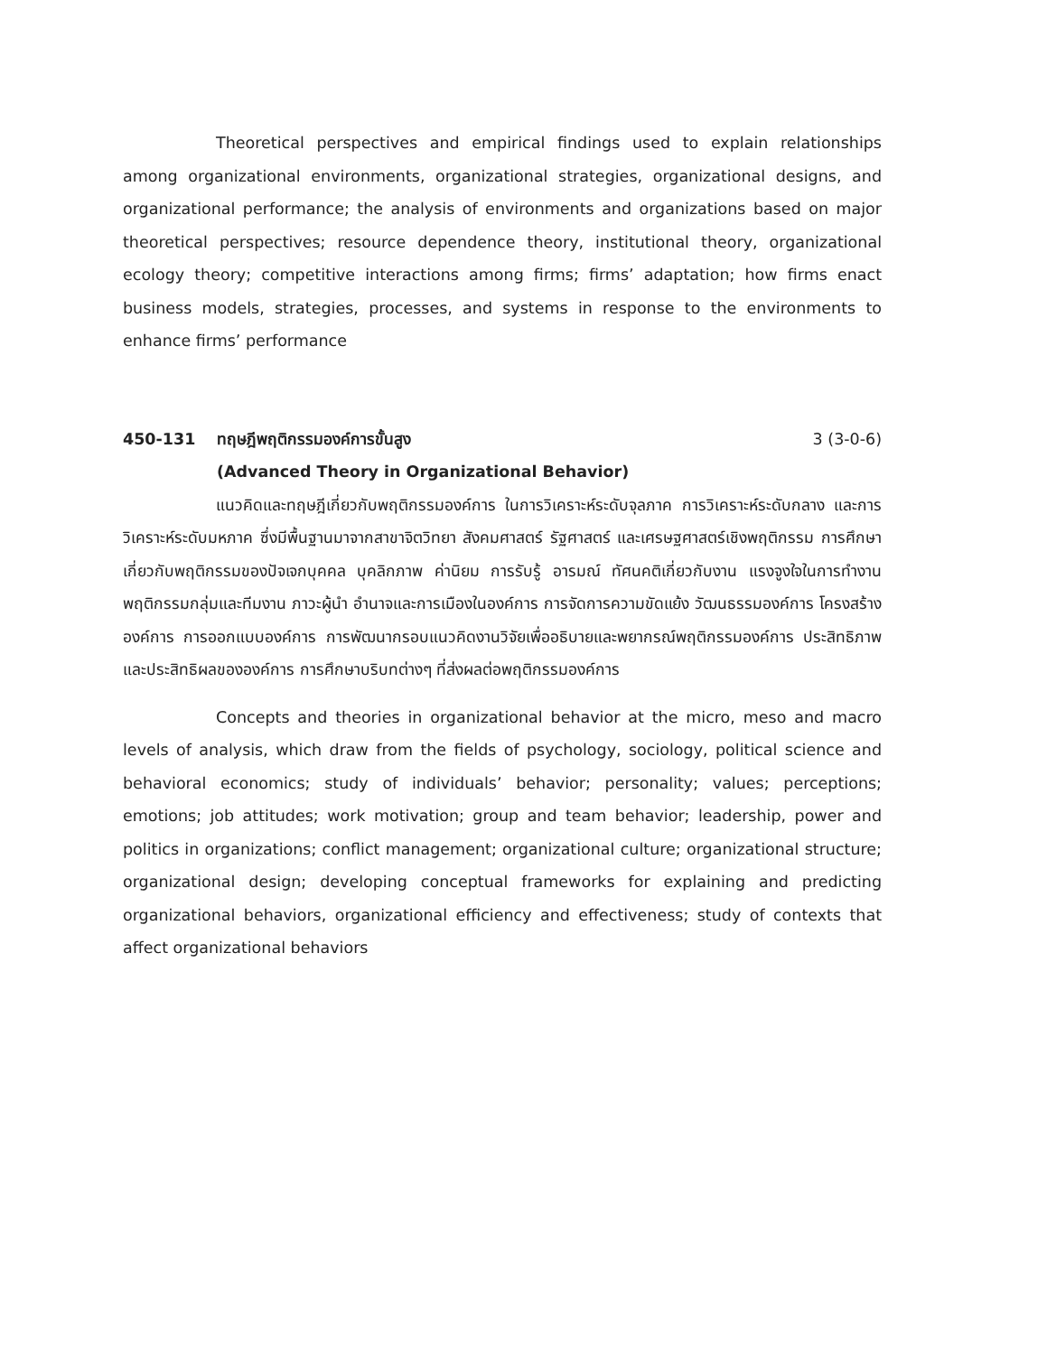Theoretical perspectives and empirical findings used to explain relationships among organizational environments, organizational strategies, organizational designs, and organizational performance; the analysis of environments and organizations based on major theoretical perspectives; resource dependence theory, institutional theory, organizational ecology theory; competitive interactions among firms; firms’ adaptation; how firms enact business models, strategies, processes, and systems in response to the environments to enhance firms’ performance
450-131 ทฤษฎีพฤติกรรมองค์การขั้นสูง
(Advanced Theory in Organizational Behavior)
3 (3-0-6)
แนวคิดและทฤษฎีเกี่ยวกับพฤติกรรมองค์การ ในการวิเคราะห์ระดับจุลภาค การวิเคราะห์ระดับกลาง และการวิเคราะห์ระดับมหภาค ซึ่งมีพื้นฐานมาจากสาขาจิตวิทยา สังคมศาสตร์ รัฐศาสตร์ และเศรษฐศาสตร์เชิงพฤติกรรม การศึกษาเกี่ยวกับพฤติกรรมของปัจเจกบุคคล บุคลิกภาพ ค่านิยม การรับรู้ อารมณ์ ทัศนคติเกี่ยวกับงาน แรงจูงใจในการทำงาน พฤติกรรมกลุ่มและทีมงาน ภาวะผู้นำ อำนาจและการเมืองในองค์การ การจัดการความขัดแย้ง วัฒนธรรมองค์การ โครงสร้างองค์การ การออกแบบองค์การ การพัฒนากรอบแนวคิดงานวิจัยเพื่ออธิบายและพยากรณ์พฤติกรรมองค์การ ประสิทธิภาพและประสิทธิผลขององค์การ การศึกษาบริบทต่างๆ ที่ส่งผลต่อพฤติกรรมองค์การ
Concepts and theories in organizational behavior at the micro, meso and macro levels of analysis, which draw from the fields of psychology, sociology, political science and behavioral economics; study of individuals’ behavior; personality; values; perceptions; emotions; job attitudes; work motivation; group and team behavior; leadership, power and politics in organizations; conflict management; organizational culture; organizational structure; organizational design; developing conceptual frameworks for explaining and predicting organizational behaviors, organizational efficiency and effectiveness; study of contexts that affect organizational behaviors